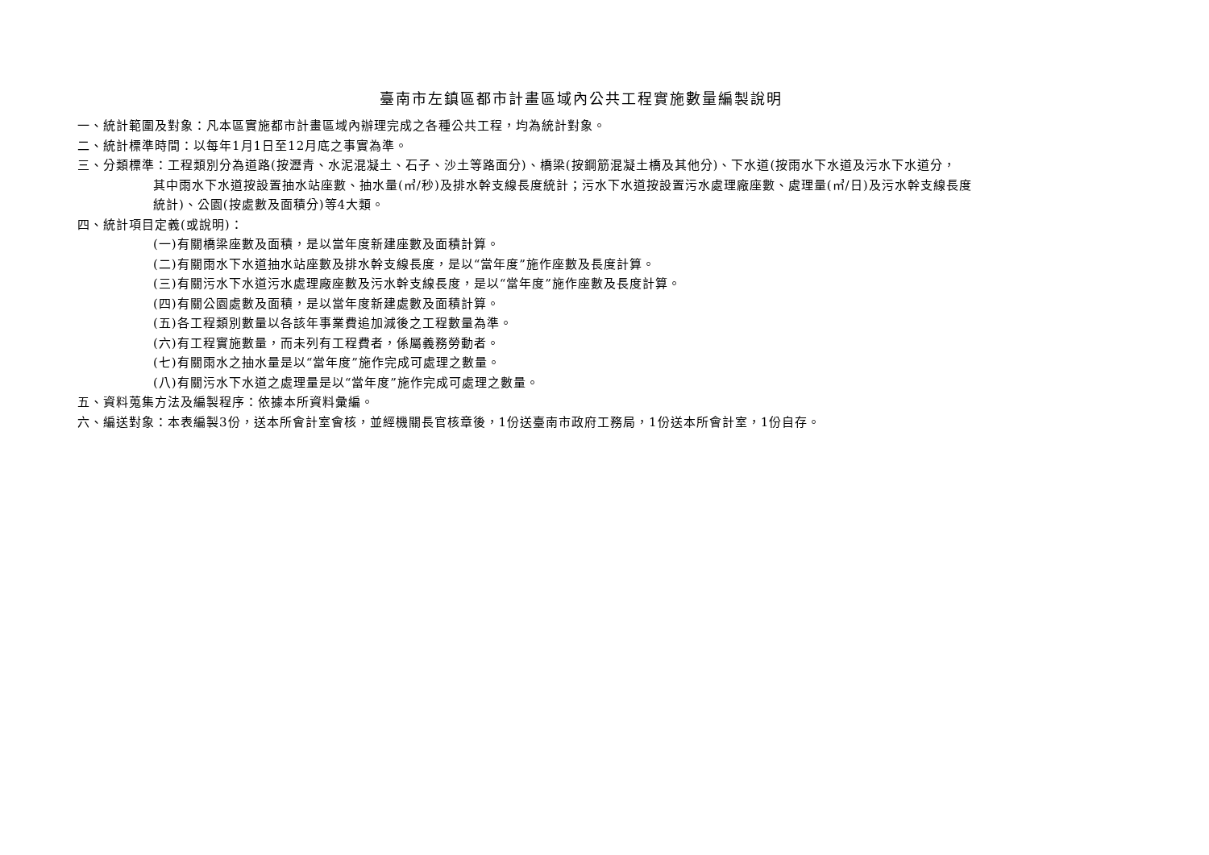臺南市左鎮區都市計畫區域內公共工程實施數量編製說明
一、統計範圍及對象：凡本區實施都市計畫區域內辦理完成之各種公共工程，均為統計對象。
二、統計標準時間：以每年1月1日至12月底之事實為準。
三、分類標準：工程類別分為道路(按瀝青、水泥混凝土、石子、沙土等路面分)、橋梁(按鋼筋混凝土橋及其他分)、下水道(按雨水下水道及污水下水道分，
其中雨水下水道按設置抽水站座數、抽水量(㎥/秒)及排水幹支線長度統計；污水下水道按設置污水處理廠座數、處理量(㎥/日)及污水幹支線長度
統計)、公園(按處數及面積分)等4大類。
四、統計項目定義(或說明)：
(一)有關橋梁座數及面積，是以當年度新建座數及面積計算。
(二)有關雨水下水道抽水站座數及排水幹支線長度，是以“當年度”施作座數及長度計算。
(三)有關污水下水道污水處理廠座數及污水幹支線長度，是以“當年度”施作座數及長度計算。
(四)有關公園處數及面積，是以當年度新建處數及面積計算。
(五)各工程類別數量以各該年事業費追加減後之工程數量為準。
(六)有工程實施數量，而未列有工程費者，係屬義務勞動者。
(七)有關雨水之抽水量是以“當年度”施作完成可處理之數量。
(八)有關污水下水道之處理量是以“當年度”施作完成可處理之數量。
五、資料蒐集方法及編製程序：依據本所資料彙編。
六、編送對象：本表編製3份，送本所會計室會核，並經機關長官核章後，1份送臺南市政府工務局，1份送本所會計室，1份自存。